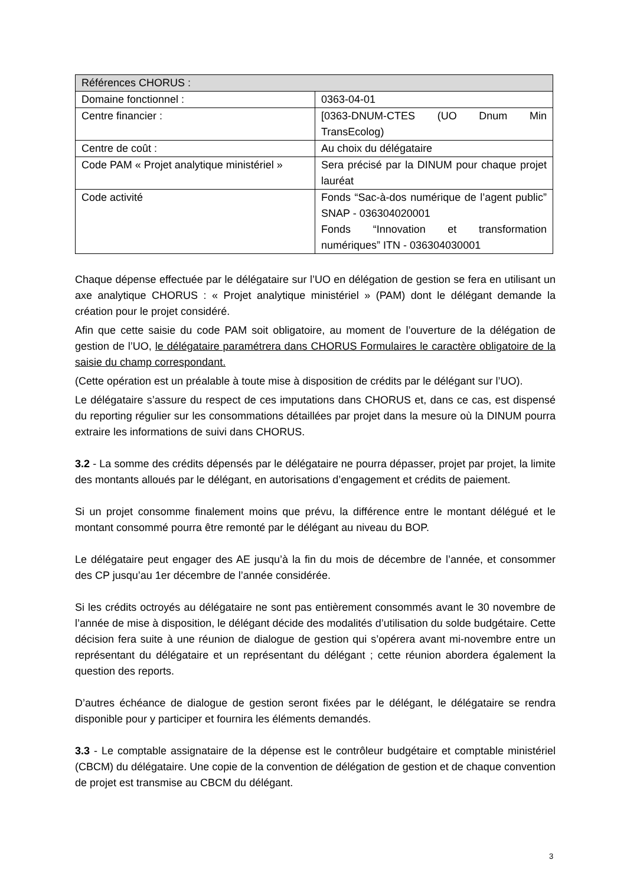| Références CHORUS : | |
| Domaine fonctionnel : | 0363-04-01 |
| Centre financier : | [0363-DNUM-CTES (UO Dnum Min TransEcolog) |
| Centre de coût : | Au choix du délégataire |
| Code PAM « Projet analytique ministériel » | Sera précisé par la DINUM pour chaque projet lauréat |
| Code activité | Fonds “Sac-à-dos numérique de l’agent public” SNAP - 036304020001 Fonds “Innovation et transformation numériques” ITN - 036304030001 |
Chaque dépense effectuée par le délégataire sur l’UO en délégation de gestion se fera en utilisant un axe analytique CHORUS : « Projet analytique ministériel » (PAM) dont le délégant demande la création pour le projet considéré.
Afin que cette saisie du code PAM soit obligatoire, au moment de l’ouverture de la délégation de gestion de l’UO, le délégataire paramétrera dans CHORUS Formulaires le caractère obligatoire de la saisie du champ correspondant.
(Cette opération est un préalable à toute mise à disposition de crédits par le délégant sur l’UO).
Le délégataire s’assure du respect de ces imputations dans CHORUS et, dans ce cas, est dispensé du reporting régulier sur les consommations détaillées par projet dans la mesure où la DINUM pourra extraire les informations de suivi dans CHORUS.
3.2 - La somme des crédits dépensés par le délégataire ne pourra dépasser, projet par projet, la limite des montants alloués par le délégant, en autorisations d’engagement et crédits de paiement.
Si un projet consomme finalement moins que prévu, la différence entre le montant délégué et le montant consommé pourra être remonté par le délégant au niveau du BOP.
Le délégataire peut engager des AE jusqu’à la fin du mois de décembre de l’année, et consommer des CP jusqu’au 1er décembre de l’année considérée.
Si les crédits octroyés au délégataire ne sont pas entièrement consommés avant le 30 novembre de l’année de mise à disposition, le délégant décide des modalités d’utilisation du solde budgétaire. Cette décision fera suite à une réunion de dialogue de gestion qui s’opérera avant mi-novembre entre un représentant du délégataire et un représentant du délégant ; cette réunion abordera également la question des reports.
D’autres échéance de dialogue de gestion seront fixées par le délégant, le délégataire se rendra disponible pour y participer et fournira les éléments demandés.
3.3 - Le comptable assignataire de la dépense est le contrôleur budgétaire et comptable ministériel (CBCM) du délégataire. Une copie de la convention de délégation de gestion et de chaque convention de projet est transmise au CBCM du délégant.
3